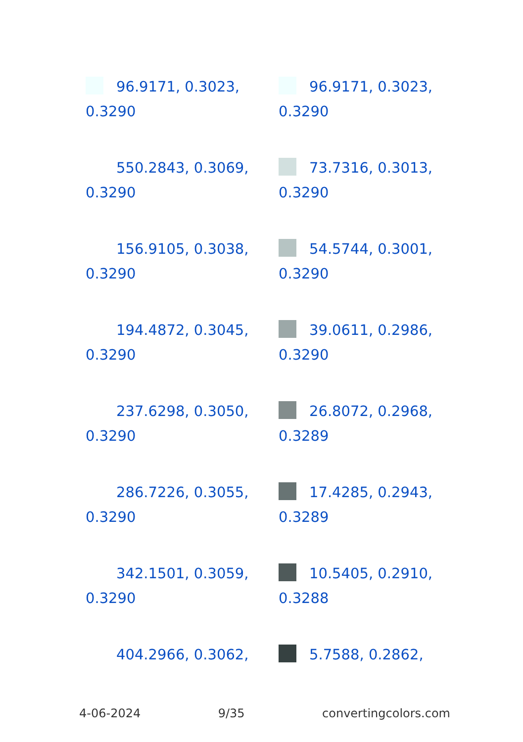96.9171, 0.3023, 0.3290
96.9171, 0.3023, 0.3290
550.2843, 0.3069, 0.3290
73.7316, 0.3013, 0.3290
156.9105, 0.3038, 0.3290
54.5744, 0.3001, 0.3290
194.4872, 0.3045, 0.3290
39.0611, 0.2986, 0.3290
237.6298, 0.3050, 0.3290
26.8072, 0.2968, 0.3289
286.7226, 0.3055, 0.3290
17.4285, 0.2943, 0.3289
342.1501, 0.3059, 0.3290
10.5405, 0.2910, 0.3288
404.2966, 0.3062,
5.7588, 0.2862,
4-06-2024 9/35 convertingcolors.com